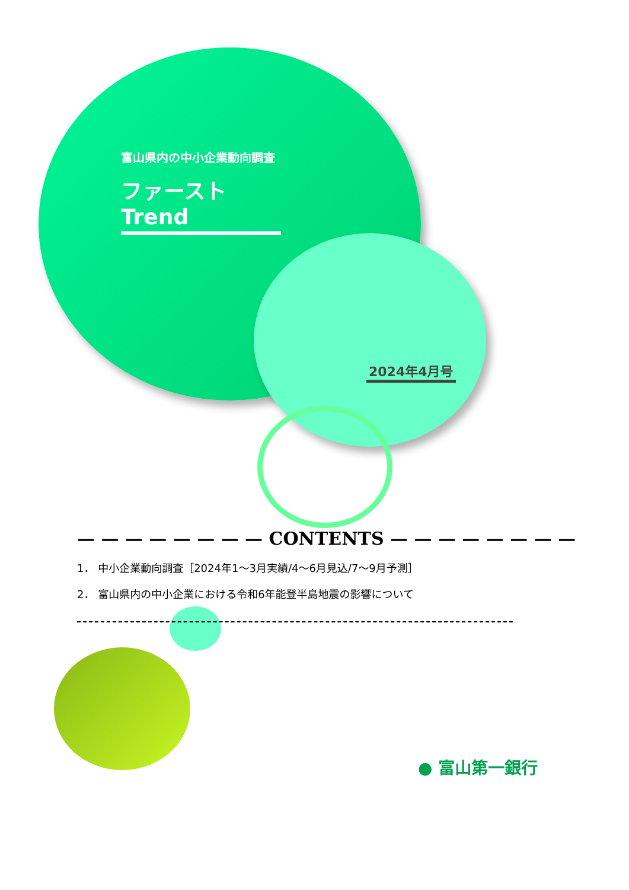富山県内の中小企業動向調査
ファーストTrend
2024年4月号
— — — — — — — — CONTENTS — — — — — — — —
1． 中小企業動向調査［2024年1～3月実績/4～6月見込/7～9月予測］
2． 富山県内の中小企業における令和6年能登半島地震の影響について
● 富山第一銀行